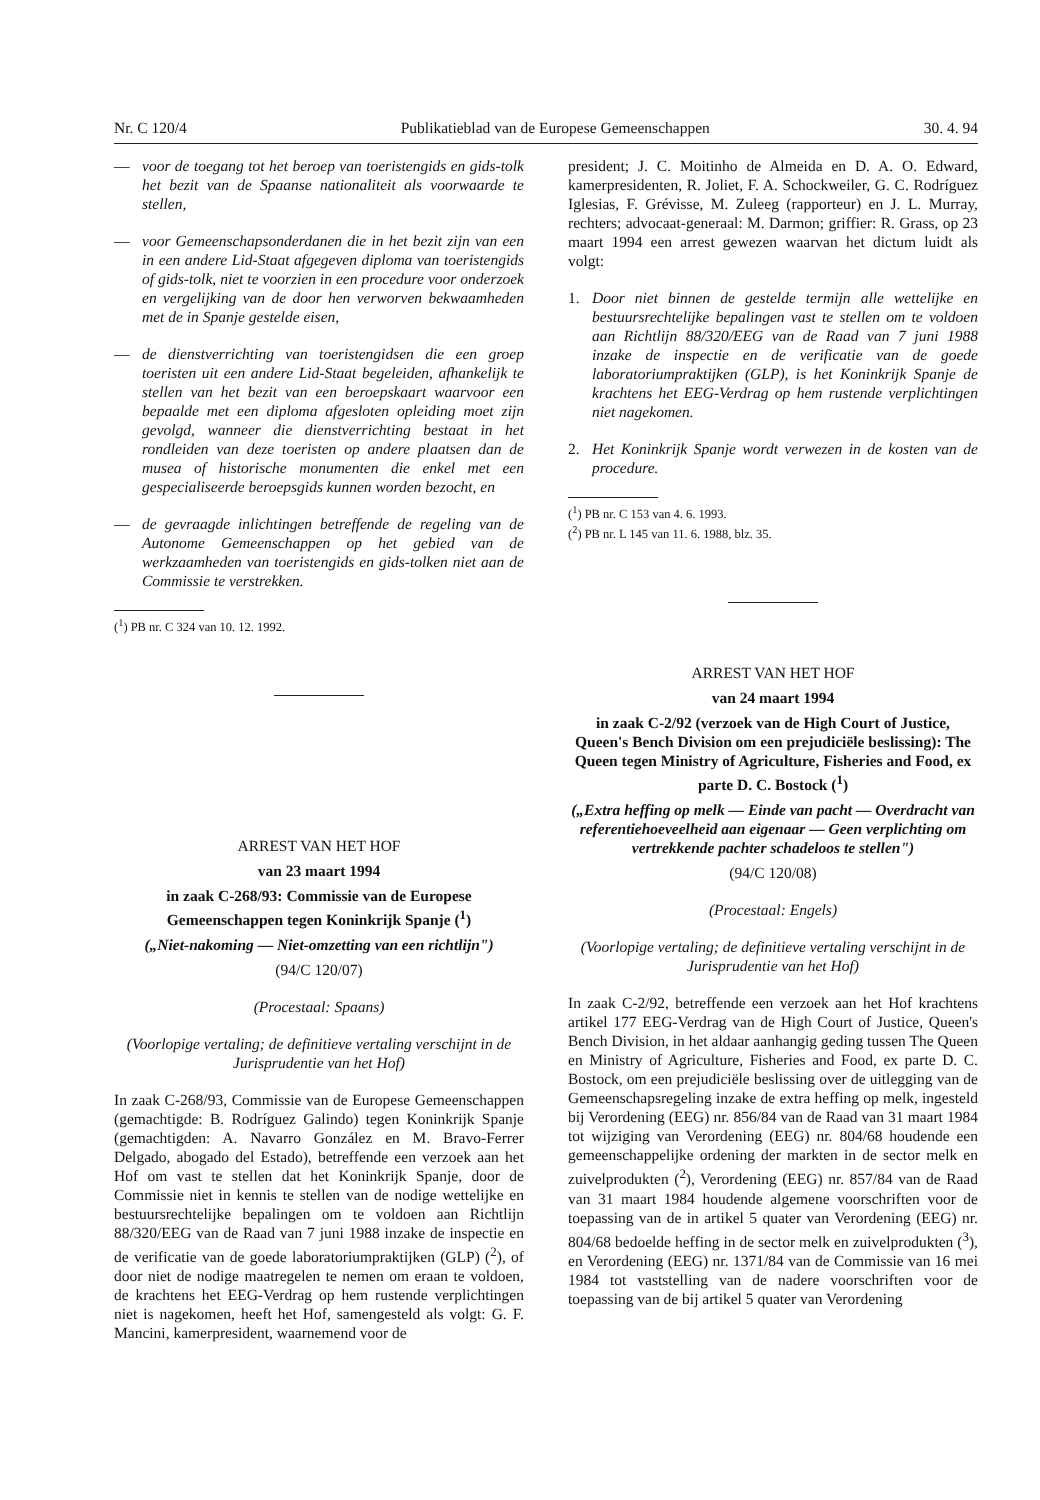Nr. C 120/4 Publikatieblad van de Europese Gemeenschappen 30. 4. 94
— voor de toegang tot het beroep van toeristengids en gids-tolk het bezit van de Spaanse nationaliteit als voorwaarde te stellen,
— voor Gemeenschapsonderdanen die in het bezit zijn van een in een andere Lid-Staat afgegeven diploma van toeristengids of gids-tolk, niet te voorzien in een procedure voor onderzoek en vergelijking van de door hen verworven bekwaamheden met de in Spanje gestelde eisen,
— de dienstverrichting van toeristengidsen die een groep toeristen uit een andere Lid-Staat begeleiden, afhankelijk te stellen van het bezit van een beroepskaart waarvoor een bepaalde met een diploma afgesloten opleiding moet zijn gevolgd, wanneer die dienstverrichting bestaat in het rondleiden van deze toeristen op andere plaatsen dan de musea of historische monumenten die enkel met een gespecialiseerde beroepsgids kunnen worden bezocht, en
— de gevraagde inlichtingen betreffende de regeling van de Autonome Gemeenschappen op het gebied van de werkzaamheden van toeristengids en gids-tolken niet aan de Commissie te verstrekken.
(<sup>1</sup>) PB nr. C 324 van 10. 12. 1992.
ARREST VAN HET HOF
van 23 maart 1994
in zaak C-268/93: Commissie van de Europese Gemeenschappen tegen Koninkrijk Spanje (<sup>1</sup>)
(„Niet-nakoming — Niet-omzetting van een richtlijn")
(94/C 120/07)
(Procestaal: Spaans)
(Voorlopige vertaling; de definitieve vertaling verschijnt in de Jurisprudentie van het Hof)
In zaak C-268/93, Commissie van de Europese Gemeenschappen (gemachtigde: B. Rodríguez Galindo) tegen Koninkrijk Spanje (gemachtigden: A. Navarro González en M. Bravo-Ferrer Delgado, abogado del Estado), betreffende een verzoek aan het Hof om vast te stellen dat het Koninkrijk Spanje, door de Commissie niet in kennis te stellen van de nodige wettelijke en bestuursrechtelijke bepalingen om te voldoen aan Richtlijn 88/320/EEG van de Raad van 7 juni 1988 inzake de inspectie en de verificatie van de goede laboratoriumpraktijken (GLP) (<sup>2</sup>), of door niet de nodige maatregelen te nemen om eraan te voldoen, de krachtens het EEG-Verdrag op hem rustende verplichtingen niet is nagekomen, heeft het Hof, samengesteld als volgt: G. F. Mancini, kamerpresident, waarnemend voor de
president; J. C. Moitinho de Almeida en D. A. O. Edward, kamerpresidenten, R. Joliet, F. A. Schockweiler, G. C. Rodríguez Iglesias, F. Grévisse, M. Zuleeg (rapporteur) en J. L. Murray, rechters; advocaat-generaal: M. Darmon; griffier: R. Grass, op 23 maart 1994 een arrest gewezen waarvan het dictum luidt als volgt:
1. Door niet binnen de gestelde termijn alle wettelijke en bestuursrechtelijke bepalingen vast te stellen om te voldoen aan Richtlijn 88/320/EEG van de Raad van 7 juni 1988 inzake de inspectie en de verificatie van de goede laboratoriumpraktijken (GLP), is het Koninkrijk Spanje de krachtens het EEG-Verdrag op hem rustende verplichtingen niet nagekomen.
2. Het Koninkrijk Spanje wordt verwezen in de kosten van de procedure.
(<sup>1</sup>) PB nr. C 153 van 4. 6. 1993.
(<sup>2</sup>) PB nr. L 145 van 11. 6. 1988, blz. 35.
ARREST VAN HET HOF
van 24 maart 1994
in zaak C-2/92 (verzoek van de High Court of Justice, Queen's Bench Division om een prejudiciële beslissing): The Queen tegen Ministry of Agriculture, Fisheries and Food, ex parte D. C. Bostock (<sup>1</sup>)
(„Extra heffing op melk — Einde van pacht — Overdracht van referentiehoeveelheid aan eigenaar — Geen verplichting om vertrekkende pachter schadeloos te stellen")
(94/C 120/08)
(Procestaal: Engels)
(Voorlopige vertaling; de definitieve vertaling verschijnt in de Jurisprudentie van het Hof)
In zaak C-2/92, betreffende een verzoek aan het Hof krachtens artikel 177 EEG-Verdrag van de High Court of Justice, Queen's Bench Division, in het aldaar aanhangig geding tussen The Queen en Ministry of Agriculture, Fisheries and Food, ex parte D. C. Bostock, om een prejudiciële beslissing over de uitlegging van de Gemeenschapsregeling inzake de extra heffing op melk, ingesteld bij Verordening (EEG) nr. 856/84 van de Raad van 31 maart 1984 tot wijziging van Verordening (EEG) nr. 804/68 houdende een gemeenschappelijke ordening der markten in de sector melk en zuivelprodukten (<sup>2</sup>), Verordening (EEG) nr. 857/84 van de Raad van 31 maart 1984 houdende algemene voorschriften voor de toepassing van de in artikel 5 quater van Verordening (EEG) nr. 804/68 bedoelde heffing in de sector melk en zuivelprodukten (<sup>3</sup>), en Verordening (EEG) nr. 1371/84 van de Commissie van 16 mei 1984 tot vaststelling van de nadere voorschriften voor de toepassing van de bij artikel 5 quater van Verordening